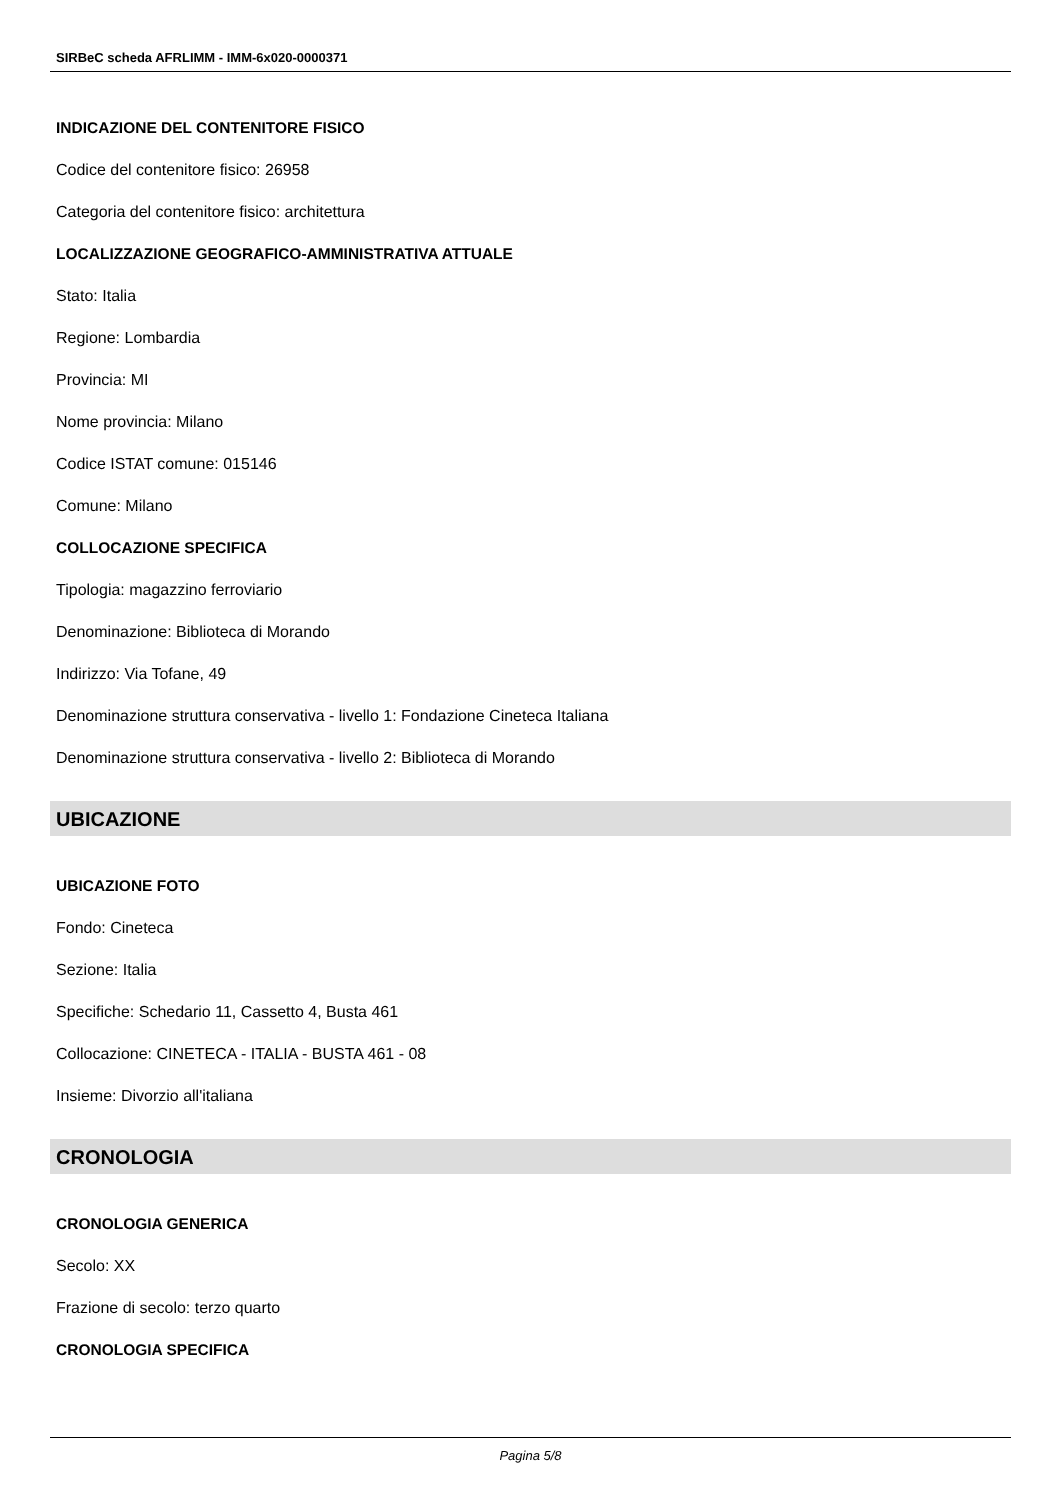SIRBeC scheda AFRLIMM - IMM-6x020-0000371
INDICAZIONE DEL CONTENITORE FISICO
Codice del contenitore fisico: 26958
Categoria del contenitore fisico: architettura
LOCALIZZAZIONE GEOGRAFICO-AMMINISTRATIVA ATTUALE
Stato: Italia
Regione: Lombardia
Provincia: MI
Nome provincia: Milano
Codice ISTAT comune: 015146
Comune: Milano
COLLOCAZIONE SPECIFICA
Tipologia: magazzino ferroviario
Denominazione: Biblioteca di Morando
Indirizzo: Via Tofane, 49
Denominazione struttura conservativa - livello 1: Fondazione Cineteca Italiana
Denominazione struttura conservativa - livello 2: Biblioteca di Morando
UBICAZIONE
UBICAZIONE FOTO
Fondo: Cineteca
Sezione: Italia
Specifiche: Schedario 11, Cassetto 4, Busta 461
Collocazione: CINETECA - ITALIA - BUSTA 461 - 08
Insieme: Divorzio all'italiana
CRONOLOGIA
CRONOLOGIA GENERICA
Secolo: XX
Frazione di secolo: terzo quarto
CRONOLOGIA SPECIFICA
Pagina 5/8